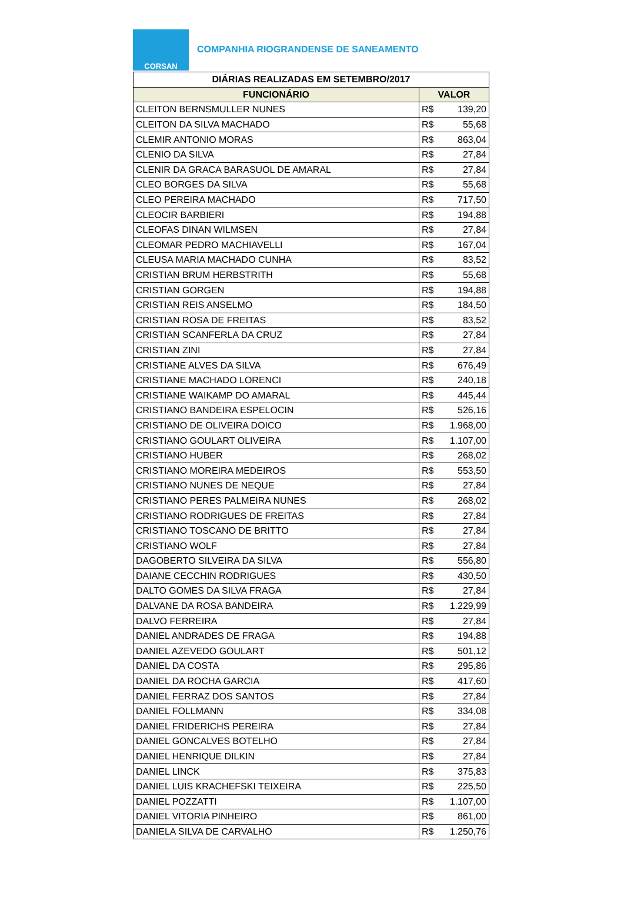CORSAN
COMPANHIA RIOGRANDENSE DE SANEAMENTO
| DIÁRIAS REALIZADAS EM SETEMBRO/2017 | |
| --- | --- |
| FUNCIONÁRIO | VALOR |
| CLEITON BERNSMULLER NUNES | R$ 139,20 |
| CLEITON DA SILVA MACHADO | R$ 55,68 |
| CLEMIR ANTONIO MORAS | R$ 863,04 |
| CLENIO DA SILVA | R$ 27,84 |
| CLENIR DA GRACA BARASUOL DE AMARAL | R$ 27,84 |
| CLEO BORGES DA SILVA | R$ 55,68 |
| CLEO PEREIRA MACHADO | R$ 717,50 |
| CLEOCIR BARBIERI | R$ 194,88 |
| CLEOFAS DINAN WILMSEN | R$ 27,84 |
| CLEOMAR PEDRO MACHIAVELLI | R$ 167,04 |
| CLEUSA MARIA MACHADO CUNHA | R$ 83,52 |
| CRISTIAN BRUM HERBSTRITH | R$ 55,68 |
| CRISTIAN GORGEN | R$ 194,88 |
| CRISTIAN REIS ANSELMO | R$ 184,50 |
| CRISTIAN ROSA DE FREITAS | R$ 83,52 |
| CRISTIAN SCANFERLA DA CRUZ | R$ 27,84 |
| CRISTIAN ZINI | R$ 27,84 |
| CRISTIANE ALVES DA SILVA | R$ 676,49 |
| CRISTIANE MACHADO LORENCI | R$ 240,18 |
| CRISTIANE WAIKAMP DO AMARAL | R$ 445,44 |
| CRISTIANO BANDEIRA ESPELOCIN | R$ 526,16 |
| CRISTIANO DE OLIVEIRA DOICO | R$ 1.968,00 |
| CRISTIANO GOULART OLIVEIRA | R$ 1.107,00 |
| CRISTIANO HUBER | R$ 268,02 |
| CRISTIANO MOREIRA MEDEIROS | R$ 553,50 |
| CRISTIANO NUNES DE NEQUE | R$ 27,84 |
| CRISTIANO PERES PALMEIRA NUNES | R$ 268,02 |
| CRISTIANO RODRIGUES DE FREITAS | R$ 27,84 |
| CRISTIANO TOSCANO DE BRITTO | R$ 27,84 |
| CRISTIANO WOLF | R$ 27,84 |
| DAGOBERTO SILVEIRA DA SILVA | R$ 556,80 |
| DAIANE CECCHIN RODRIGUES | R$ 430,50 |
| DALTO GOMES DA SILVA FRAGA | R$ 27,84 |
| DALVANE DA ROSA BANDEIRA | R$ 1.229,99 |
| DALVO FERREIRA | R$ 27,84 |
| DANIEL ANDRADES DE FRAGA | R$ 194,88 |
| DANIEL AZEVEDO GOULART | R$ 501,12 |
| DANIEL DA COSTA | R$ 295,86 |
| DANIEL DA ROCHA GARCIA | R$ 417,60 |
| DANIEL FERRAZ DOS SANTOS | R$ 27,84 |
| DANIEL FOLLMANN | R$ 334,08 |
| DANIEL FRIDERICHS PEREIRA | R$ 27,84 |
| DANIEL GONCALVES BOTELHO | R$ 27,84 |
| DANIEL HENRIQUE DILKIN | R$ 27,84 |
| DANIEL LINCK | R$ 375,83 |
| DANIEL LUIS KRACHEFSKI TEIXEIRA | R$ 225,50 |
| DANIEL POZZATTI | R$ 1.107,00 |
| DANIEL VITORIA PINHEIRO | R$ 861,00 |
| DANIELA SILVA DE CARVALHO | R$ 1.250,76 |